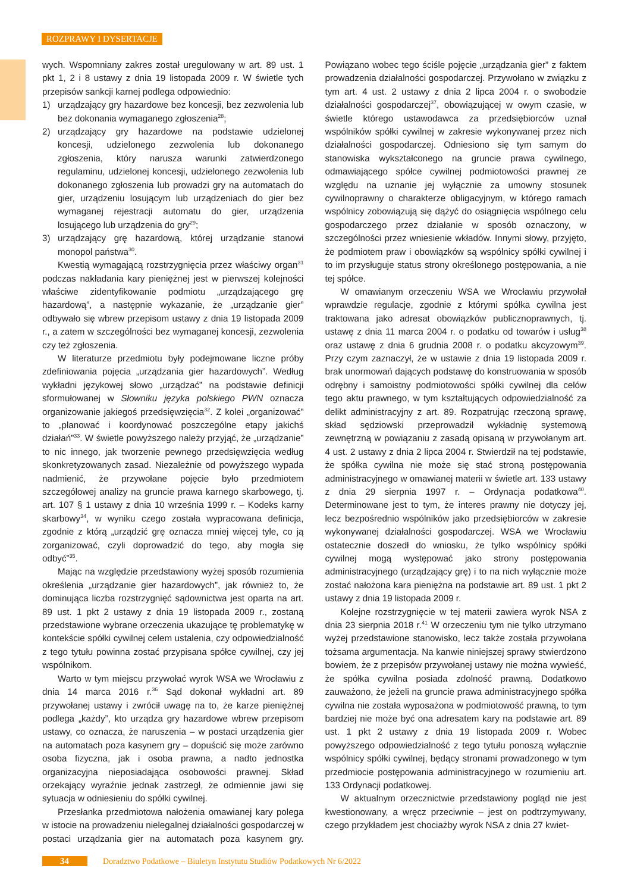ROZPRAWY I DYSERTACJE
wych. Wspomniany zakres został uregulowany w art. 89 ust. 1 pkt 1, 2 i 8 ustawy z dnia 19 listopada 2009 r. W świetle tych przepisów sankcji karnej podlega odpowiednio:
1) urządzający gry hazardowe bez koncesji, bez zezwolenia lub bez dokonania wymaganego zgłoszenia<sup>28</sup>;
2) urządzający gry hazardowe na podstawie udzielonej koncesji, udzielonego zezwolenia lub dokonanego zgłoszenia, który narusza warunki zatwierdzonego regulaminu, udzielonej koncesji, udzielonego zezwolenia lub dokonanego zgłoszenia lub prowadzi gry na automatach do gier, urządzeniu losującym lub urządzeniach do gier bez wymaganej rejestracji automatu do gier, urządzenia losującego lub urządzenia do gry<sup>29</sup>;
3) urządzający grę hazardową, której urządzanie stanowi monopol państwa<sup>30</sup>.
Kwestią wymagającą rozstrzygnięcia przez właściwy organ<sup>31</sup> podczas nakładania kary pieniężnej jest w pierwszej kolejności właściwe zidentyfikowanie podmiotu „urządzającego grę hazardową”, a następnie wykazanie, że „urządzanie gier” odbywało się wbrew przepisom ustawy z dnia 19 listopada 2009 r., a zatem w szczególności bez wymaganej koncesji, zezwolenia czy też zgłoszenia.
W literaturze przedmiotu były podejmowane liczne próby zdefiniowania pojęcia „urządzania gier hazardowych”. Według wykładni językowej słowo „urządzać” na podstawie definicji sformułowanej w Słowniku języka polskiego PWN oznacza organizowanie jakiegoś przedsięwzięcia<sup>32</sup>. Z kolei „organizować” to „planować i koordynować poszczególne etapy jakichś działań”<sup>33</sup>. W świetle powyższego należy przyjąć, że „urządzanie” to nic innego, jak tworzenie pewnego przedsięwzięcia według skonkretyzowanych zasad. Niezależnie od powyższego wypada nadmienić, że przywołane pojęcie było przedmiotem szczegółowej analizy na gruncie prawa karnego skarbowego, tj. art. 107 § 1 ustawy z dnia 10 września 1999 r. – Kodeks karny skarbowy<sup>34</sup>, w wyniku czego została wypracowana definicja, zgodnie z którą „urządzić grę oznacza mniej więcej tyle, co ją zorganizować, czyli doprowadzić do tego, aby mogła się odbyć”<sup>35</sup>.
Mając na względzie przedstawiony wyżej sposób rozumienia określenia „urządzanie gier hazardowych”, jak również to, że dominująca liczba rozstrzygnięć sądownictwa jest oparta na art. 89 ust. 1 pkt 2 ustawy z dnia 19 listopada 2009 r., zostaną przedstawione wybrane orzeczenia ukazujące tę problematykę w kontekście spółki cywilnej celem ustalenia, czy odpowiedzialność z tego tytułu powinna zostać przypisana spółce cywilnej, czy jej wspólnikom.
Warto w tym miejscu przywołać wyrok WSA we Wrocławiu z dnia 14 marca 2016 r.<sup>36</sup> Sąd dokonał wykładni art. 89 przywołanej ustawy i zwrócił uwagę na to, że karze pieniężnej podlega „każdy”, kto urządza gry hazardowe wbrew przepisom ustawy, co oznacza, że naruszenia – w postaci urządzenia gier na automatach poza kasynem gry – dopuścić się może zarówno osoba fizyczna, jak i osoba prawna, a nadto jednostka organizacyjna nieposiadająca osobowości prawnej. Skład orzekający wyraźnie jednak zastrzegł, że odmiennie jawi się sytuacja w odniesieniu do spółki cywilnej.
Przesłanka przedmiotowa nałożenia omawianej kary polega w istocie na prowadzeniu nielegalnej działalności gospodarczej w postaci urządzania gier na automatach poza kasynem gry. Powiązano wobec tego ściśle pojęcie „urządzania gier” z faktem prowadzenia działalności gospodarczej. Przywołano w związku z tym art. 4 ust. 2 ustawy z dnia 2 lipca 2004 r. o swobodzie działalności gospodarczej<sup>37</sup>, obowiązującej w owym czasie, w świetle którego ustawodawca za przedsiębiorców uznał wspólników spółki cywilnej w zakresie wykonywanej przez nich działalności gospodarczej. Odniesiono się tym samym do stanowiska wykształconego na gruncie prawa cywilnego, odmawiającego spółce cywilnej podmiotowości prawnej ze względu na uznanie jej wyłącznie za umowny stosunek cywilnoprawny o charakterze obligacyjnym, w którego ramach wspólnicy zobowiązują się dążyć do osiągnięcia wspólnego celu gospodarczego przez działanie w sposób oznaczony, w szczególności przez wniesienie wkładów. Innymi słowy, przyjęto, że podmiotem praw i obowiązków są wspólnicy spółki cywilnej i to im przysługuje status strony określonego postępowania, a nie tej spółce.
W omawianym orzeczeniu WSA we Wrocławiu przywołał wprawdzie regulacje, zgodnie z którymi spółka cywilna jest traktowana jako adresat obowiązków publicznoprawnych, tj. ustawę z dnia 11 marca 2004 r. o podatku od towarów i usług<sup>38</sup> oraz ustawę z dnia 6 grudnia 2008 r. o podatku akcyzowym<sup>39</sup>. Przy czym zaznaczył, że w ustawie z dnia 19 listopada 2009 r. brak unormowań dających podstawę do konstruowania w sposób odrębny i samoistny podmiotowości spółki cywilnej dla celów tego aktu prawnego, w tym kształtujących odpowiedzialność za delikt administracyjny z art. 89. Rozpatrując rzeczoną sprawę, skład sędziowski przeprowadził wykładnię systemową zewnętrzną w powiązaniu z zasadą opisaną w przywołanym art. 4 ust. 2 ustawy z dnia 2 lipca 2004 r. Stwierdził na tej podstawie, że spółka cywilna nie może się stać stroną postępowania administracyjnego w omawianej materii w świetle art. 133 ustawy z dnia 29 sierpnia 1997 r. – Ordynacja podatkowa<sup>40</sup>. Determinowane jest to tym, że interes prawny nie dotyczy jej, lecz bezpośrednio wspólników jako przedsiębiorców w zakresie wykonywanej działalności gospodarczej. WSA we Wrocławiu ostatecznie doszedł do wniosku, że tylko wspólnicy spółki cywilnej mogą występować jako strony postępowania administracyjnego (urządzający grę) i to na nich wyłącznie może zostać nałożona kara pieniężna na podstawie art. 89 ust. 1 pkt 2 ustawy z dnia 19 listopada 2009 r.
Kolejne rozstrzygnięcie w tej materii zawiera wyrok NSA z dnia 23 sierpnia 2018 r.<sup>41</sup> W orzeczeniu tym nie tylko utrzymano wyżej przedstawione stanowisko, lecz także została przywołana tożsama argumentacja. Na kanwie niniejszej sprawy stwierdzono bowiem, że z przepisów przywołanej ustawy nie można wywieść, że spółka cywilna posiada zdolność prawną. Dodatkowo zauważono, że jeżeli na gruncie prawa administracyjnego spółka cywilna nie została wyposażona w podmiotowość prawną, to tym bardziej nie może być ona adresatem kary na podstawie art. 89 ust. 1 pkt 2 ustawy z dnia 19 listopada 2009 r. Wobec powyższego odpowiedzialność z tego tytułu ponoszą wyłącznie wspólnicy spółki cywilnej, będący stronami prowadzonego w tym przedmiocie postępowania administracyjnego w rozumieniu art. 133 Ordynacji podatkowej.
W aktualnym orzecznictwie przedstawiony pogląd nie jest kwestionowany, a wręcz przeciwnie – jest on podtrzymywany, czego przykładem jest chociażby wyrok NSA z dnia 27 kwiet-
34 Doradztwo Podatkowe – Biuletyn Instytutu Studiów Podatkowych Nr 6/2022